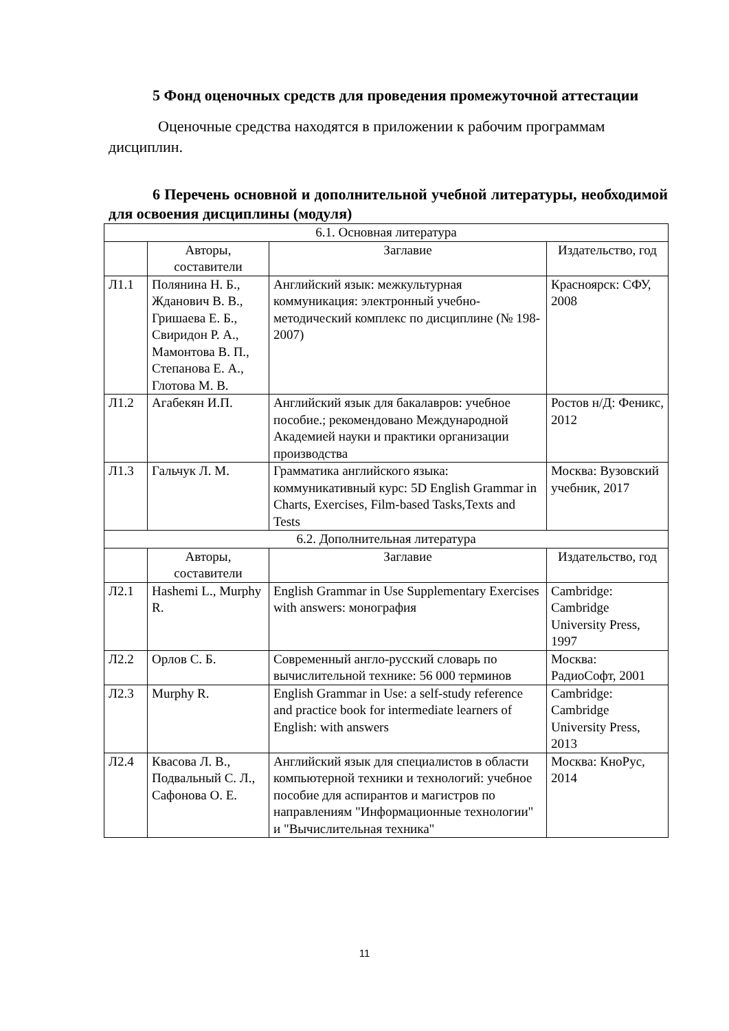5 Фонд оценочных средств для проведения промежуточной аттестации
Оценочные средства находятся в приложении к рабочим программам дисциплин.
6 Перечень основной и дополнительной учебной литературы, необходимой для освоения дисциплины (модуля)
| 6.1. Основная литература | | | |
| --- | --- | --- | --- |
| | Авторы, составители | Заглавие | Издательство, год |
| Л1.1 | Полянина Н. Б., Жданович В. В., Гришаева Е. Б., Свиридон Р. А., Мамонтова В. П., Степанова Е. А., Глотова М. В. | Английский язык: межкультурная коммуникация: электронный учебно-методический комплекс по дисциплине (№ 198-2007) | Красноярск: СФУ, 2008 |
| Л1.2 | Агабекян И.П. | Английский язык для бакалавров: учебное пособие.; рекомендовано Международной Академией науки и практики организации производства | Ростов н/Д: Феникс, 2012 |
| Л1.3 | Гальчук Л. М. | Грамматика английского языка: коммуникативный курс: 5D English Grammar in Charts, Exercises, Film-based Tasks,Texts and Tests | Москва: Вузовский учебник, 2017 |
| 6.2. Дополнительная литература | | | |
| | Авторы, составители | Заглавие | Издательство, год |
| Л2.1 | Hashemi L., Murphy R. | English Grammar in Use Supplementary Exercises with answers: монография | Cambridge: Cambridge University Press, 1997 |
| Л2.2 | Орлов С. Б. | Современный англо-русский словарь по вычислительной технике: 56 000 терминов | Москва: РадиоСофт, 2001 |
| Л2.3 | Murphy R. | English Grammar in Use: a self-study reference and practice book for intermediate learners of English: with answers | Cambridge: Cambridge University Press, 2013 |
| Л2.4 | Квасова Л. В., Подвальный С. Л., Сафонова О. Е. | Английский язык для специалистов в области компьютерной техники и технологий: учебное пособие для аспирантов и магистров по направлениям "Информационные технологии" и "Вычислительная техника" | Москва: КноРус, 2014 |
11